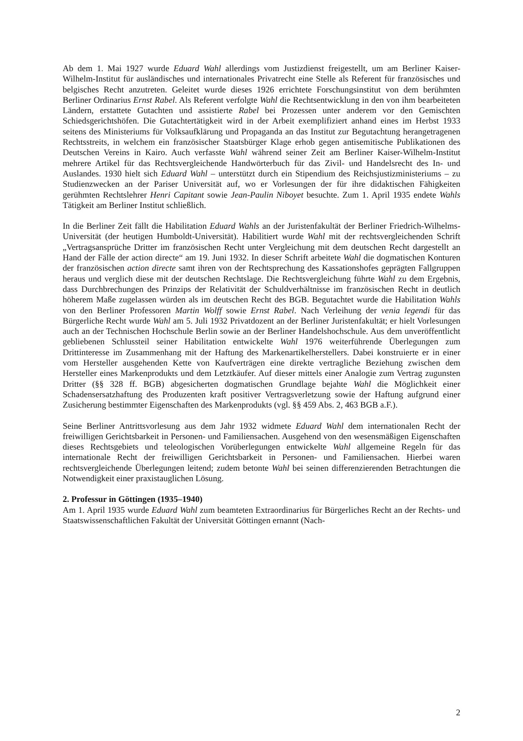Ab dem 1. Mai 1927 wurde Eduard Wahl allerdings vom Justizdienst freigestellt, um am Berliner Kaiser-Wilhelm-Institut für ausländisches und internationales Privatrecht eine Stelle als Referent für französisches und belgisches Recht anzutreten. Geleitet wurde dieses 1926 errichtete Forschungsinstitut von dem berühmten Berliner Ordinarius Ernst Rabel. Als Referent verfolgte Wahl die Rechtsentwicklung in den von ihm bearbeiteten Ländern, erstattete Gutachten und assistierte Rabel bei Prozessen unter anderem vor den Gemischten Schiedsgerichtshöfen. Die Gutachtertätigkeit wird in der Arbeit exemplifiziert anhand eines im Herbst 1933 seitens des Ministeriums für Volksaufklärung und Propaganda an das Institut zur Begutachtung herangetragenen Rechtsstreits, in welchem ein französischer Staatsbürger Klage erhob gegen antisemitische Publikationen des Deutschen Vereins in Kairo. Auch verfasste Wahl während seiner Zeit am Berliner Kaiser-Wilhelm-Institut mehrere Artikel für das Rechtsvergleichende Handwörterbuch für das Zivil- und Handelsrecht des In- und Auslandes. 1930 hielt sich Eduard Wahl – unterstützt durch ein Stipendium des Reichsjustizministeriums – zu Studienzwecken an der Pariser Universität auf, wo er Vorlesungen der für ihre didaktischen Fähigkeiten gerühmten Rechtslehrer Henri Capitant sowie Jean-Paulin Niboyet besuchte. Zum 1. April 1935 endete Wahls Tätigkeit am Berliner Institut schließlich.
In die Berliner Zeit fällt die Habilitation Eduard Wahls an der Juristenfakultät der Berliner Friedrich-Wilhelms-Universität (der heutigen Humboldt-Universität). Habilitiert wurde Wahl mit der rechtsvergleichenden Schrift „Vertragsansprüche Dritter im französischen Recht unter Vergleichung mit dem deutschen Recht dargestellt an Hand der Fälle der action directe“ am 19. Juni 1932. In dieser Schrift arbeitete Wahl die dogmatischen Konturen der französischen action directe samt ihren von der Rechtsprechung des Kassationshofes geprägten Fallgruppen heraus und verglich diese mit der deutschen Rechtslage. Die Rechtsvergleichung führte Wahl zu dem Ergebnis, dass Durchbrechungen des Prinzips der Relativität der Schuldverhältnisse im französischen Recht in deutlich höherem Maße zugelassen würden als im deutschen Recht des BGB. Begutachtet wurde die Habilitation Wahls von den Berliner Professoren Martin Wolff sowie Ernst Rabel. Nach Verleihung der venia legendi für das Bürgerliche Recht wurde Wahl am 5. Juli 1932 Privatdozent an der Berliner Juristenfakultät; er hielt Vorlesungen auch an der Technischen Hochschule Berlin sowie an der Berliner Handelshochschule. Aus dem unveröffentlicht gebliebenen Schlussteil seiner Habilitation entwickelte Wahl 1976 weiterführende Überlegungen zum Drittinteresse im Zusammenhang mit der Haftung des Markenartikelherstellers. Dabei konstruierte er in einer vom Hersteller ausgehenden Kette von Kaufverträgen eine direkte vertragliche Beziehung zwischen dem Hersteller eines Markenprodukts und dem Letztkäufer. Auf dieser mittels einer Analogie zum Vertrag zugunsten Dritter (§§ 328 ff. BGB) abgesicherten dogmatischen Grundlage bejahte Wahl die Möglichkeit einer Schadensersatzhaftung des Produzenten kraft positiver Vertragsverletzung sowie der Haftung aufgrund einer Zusicherung bestimmter Eigenschaften des Markenprodukts (vgl. §§ 459 Abs. 2, 463 BGB a.F.).
Seine Berliner Antrittsvorlesung aus dem Jahr 1932 widmete Eduard Wahl dem internationalen Recht der freiwilligen Gerichtsbarkeit in Personen- und Familiensachen. Ausgehend von den wesensmäßigen Eigenschaften dieses Rechtsgebiets und teleologischen Vorüberlegungen entwickelte Wahl allgemeine Regeln für das internationale Recht der freiwilligen Gerichtsbarkeit in Personen- und Familiensachen. Hierbei waren rechtsvergleichende Überlegungen leitend; zudem betonte Wahl bei seinen differenzierenden Betrachtungen die Notwendigkeit einer praxistauglichen Lösung.
2. Professur in Göttingen (1935–1940)
Am 1. April 1935 wurde Eduard Wahl zum beamteten Extraordinarius für Bürgerliches Recht an der Rechts- und Staatswissenschaftlichen Fakultät der Universität Göttingen ernannt (Nach-
2